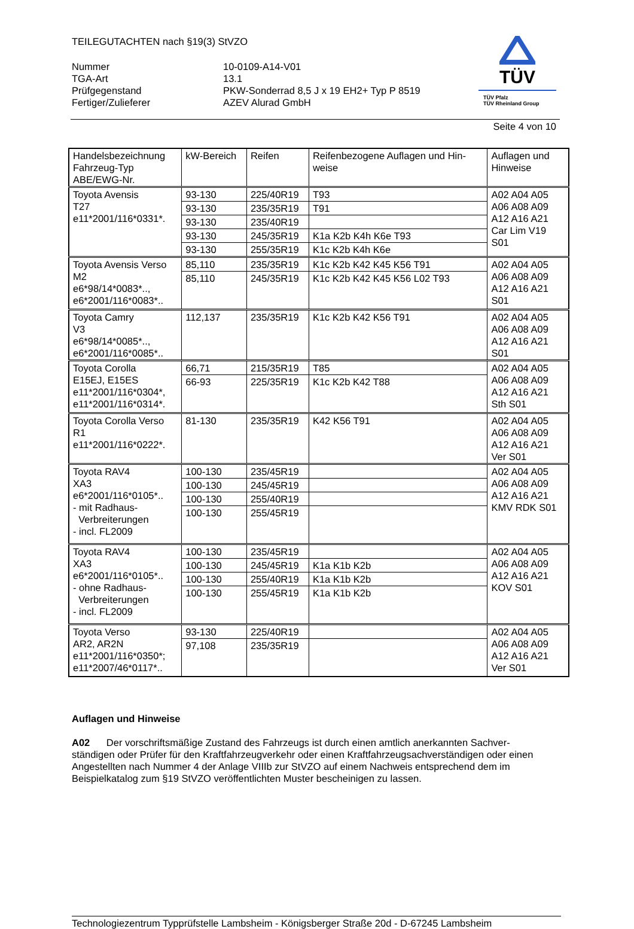TEILEGUTACHTEN nach §19(3) StVZO
| Nummer | 10-0109-A14-V01 |
| TGA-Art | 13.1 |
| Prüfgegenstand | PKW-Sonderrad 8,5 J x 19 EH2+ Typ P 8519 |
| Fertiger/Zulieferer | AZEV Alurad GmbH |
TÜV
TÜV Pfalz
TÜV Rheinland Group
Seite 4 von 10
| Handelsbezeichnung Fahrzeug-Typ ABE/EWG-Nr. | kW-Bereich | Reifen | Reifenbezogene Auflagen und Hin- weise | Auflagen und Hinweise |
| --- | --- | --- | --- | --- |
| Toyota Avensis T27 e11*2001/116*0331*. | 93-130 | 225/40R19 | T93 | A02 A04 A05 A06 A08 A09 A12 A16 A21 Car Lim V19 S01 |
| | 93-130 | 235/35R19 | T91 | |
| | 93-130 | 235/40R19 | | |
| | 93-130 | 245/35R19 | K1a K2b K4h K6e T93 | |
| | 93-130 | 255/35R19 | K1c K2b K4h K6e | |
| Toyota Avensis Verso M2 e6*98/14*0083*.., e6*2001/116*0083*.. | 85,110 | 235/35R19 | K1c K2b K42 K45 K56 T91 | A02 A04 A05 A06 A08 A09 A12 A16 A21 S01 |
| | 85,110 | 245/35R19 | K1c K2b K42 K45 K56 L02 T93 | |
| Toyota Camry V3 e6*98/14*0085*.., e6*2001/116*0085*.. | 112,137 | 235/35R19 | K1c K2b K42 K56 T91 | A02 A04 A05 A06 A08 A09 A12 A16 A21 S01 |
| Toyota Corolla E15EJ, E15ES e11*2001/116*0304*, e11*2001/116*0314*. | 66,71 | 215/35R19 | T85 | A02 A04 A05 A06 A08 A09 A12 A16 A21 Sth S01 |
| | 66-93 | 225/35R19 | K1c K2b K42 T88 | |
| Toyota Corolla Verso R1 e11*2001/116*0222*. | 81-130 | 235/35R19 | K42 K56 T91 | A02 A04 A05 A06 A08 A09 A12 A16 A21 Ver S01 |
| Toyota RAV4 XA3 e6*2001/116*0105*.. - mit Radhaus- Verbreiterungen - incl. FL2009 | 100-130 | 235/45R19 | | A02 A04 A05 A06 A08 A09 A12 A16 A21 KMV RDK S01 |
| | 100-130 | 245/45R19 | | |
| | 100-130 | 255/40R19 | | |
| | 100-130 | 255/45R19 | | |
| Toyota RAV4 XA3 e6*2001/116*0105*.. - ohne Radhaus- Verbreiterungen - incl. FL2009 | 100-130 | 235/45R19 | | A02 A04 A05 A06 A08 A09 A12 A16 A21 KOV S01 |
| | 100-130 | 245/45R19 | K1a K1b K2b | |
| | 100-130 | 255/40R19 | K1a K1b K2b | |
| | 100-130 | 255/45R19 | K1a K1b K2b | |
| Toyota Verso AR2, AR2N e11*2001/116*0350*; e11*2007/46*0117*.. | 93-130 | 225/40R19 | | A02 A04 A05 A06 A08 A09 A12 A16 A21 Ver S01 |
| | 97,108 | 235/35R19 | | |
Auflagen und Hinweise
A02 Der vorschriftsmäßige Zustand des Fahrzeugs ist durch einen amtlich anerkannten Sachver-ständigen oder Prüfer für den Kraftfahrzeugverkehr oder einen Kraftfahrzeugsachverständigen oder einen Angestellten nach Nummer 4 der Anlage VIIIb zur StVZO auf einem Nachweis entsprechend dem im Beispielkatalog zum §19 StVZO veröffentlichten Muster bescheinigen zu lassen.
Technologiezentrum Typprüfstelle Lambsheim - Königsberger Straße 20d - D-67245 Lambsheim